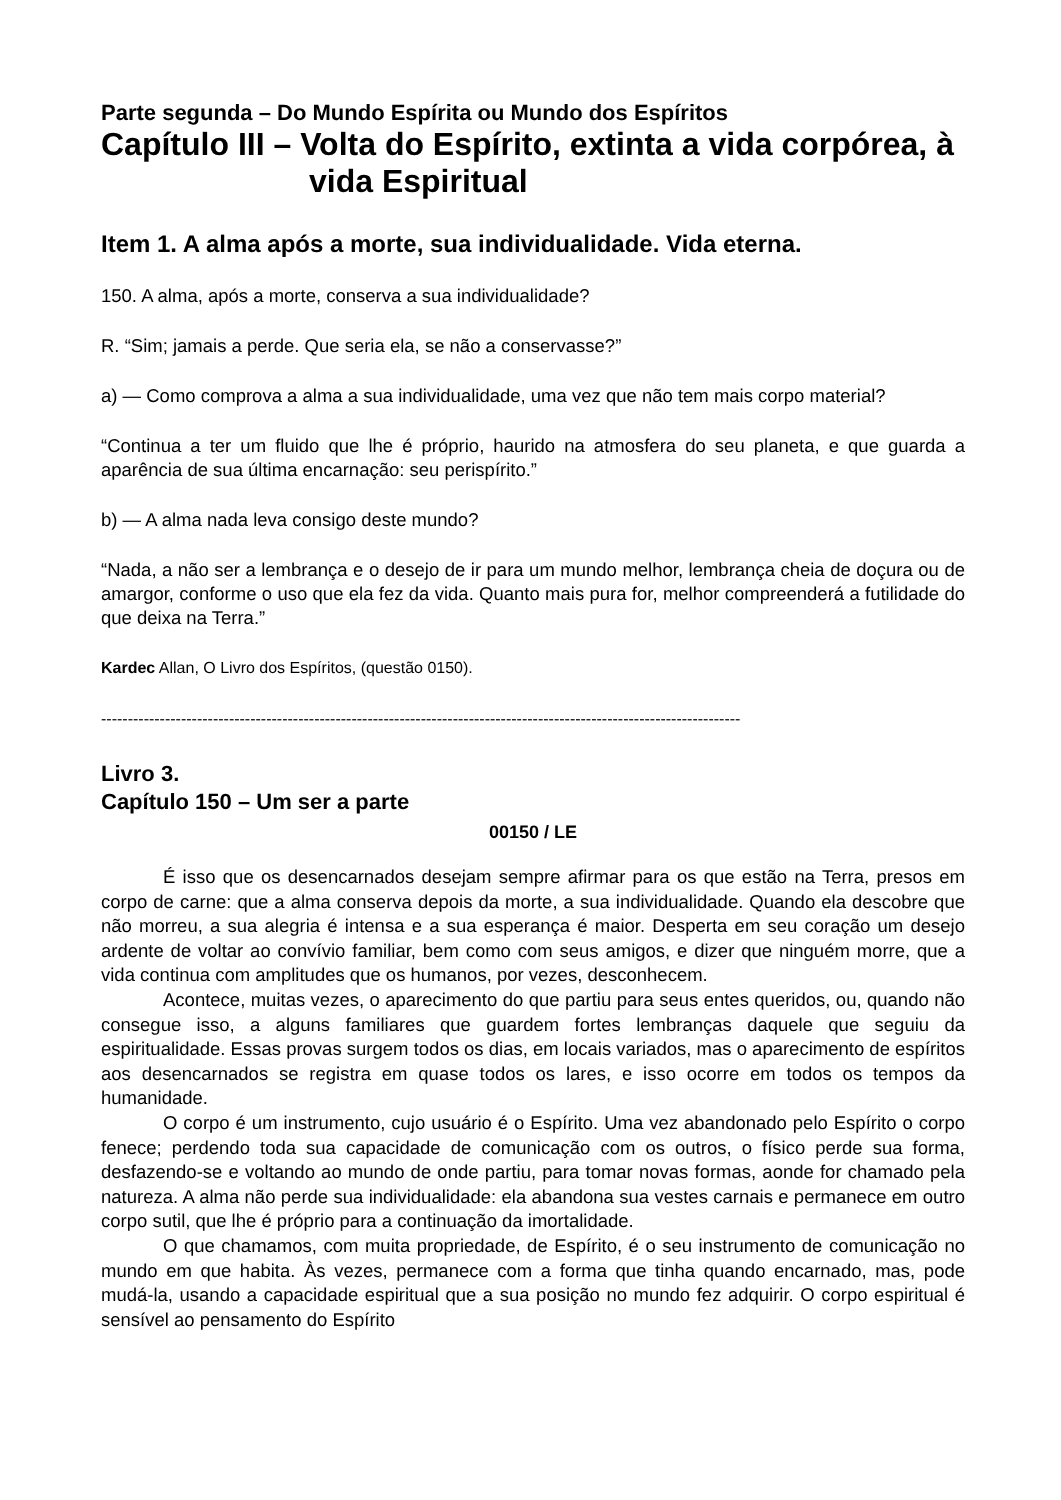Parte segunda – Do Mundo Espírita ou Mundo dos Espíritos
Capítulo III – Volta do Espírito, extinta a vida corpórea, à
vida Espiritual
Item 1. A alma após a morte, sua individualidade. Vida eterna.
150. A alma, após a morte, conserva a sua individualidade?
R. “Sim; jamais a perde. Que seria ela, se não a conservasse?”
a) — Como comprova a alma a sua individualidade, uma vez que não tem mais corpo material?
“Continua a ter um fluido que lhe é próprio, haurido na atmosfera do seu planeta, e que guarda a aparência de sua última encarnação: seu perispírito.”
b) — A alma nada leva consigo deste mundo?
“Nada, a não ser a lembrança e o desejo de ir para um mundo melhor, lembrança cheia de doçura ou de amargor, conforme o uso que ela fez da vida. Quanto mais pura for, melhor compreenderá a futilidade do que deixa na Terra.”
Kardec Allan, O Livro dos Espíritos, (questão 0150).
------------------------------------------------------------------------------------------------------------------------
Livro 3.
Capítulo 150 – Um ser a parte
00150 / LE
É isso que os desencarnados desejam sempre afirmar para os que estão na Terra, presos em corpo de carne: que a alma conserva depois da morte, a sua individualidade. Quando ela descobre que não morreu, a sua alegria é intensa e a sua esperança é maior. Desperta em seu coração um desejo ardente de voltar ao convívio familiar, bem como com seus amigos, e dizer que ninguém morre, que a vida continua com amplitudes que os humanos, por vezes, desconhecem.
Acontece, muitas vezes, o aparecimento do que partiu para seus entes queridos, ou, quando não consegue isso, a alguns familiares que guardem fortes lembranças daquele que seguiu da espiritualidade. Essas provas surgem todos os dias, em locais variados, mas o aparecimento de espíritos aos desencarnados se registra em quase todos os lares, e isso ocorre em todos os tempos da humanidade.
O corpo é um instrumento, cujo usuário é o Espírito. Uma vez abandonado pelo Espírito o corpo fenece; perdendo toda sua capacidade de comunicação com os outros, o físico perde sua forma, desfazendo-se e voltando ao mundo de onde partiu, para tomar novas formas, aonde for chamado pela natureza. A alma não perde sua individualidade: ela abandona sua vestes carnais e permanece em outro corpo sutil, que lhe é próprio para a continuação da imortalidade.
O que chamamos, com muita propriedade, de Espírito, é o seu instrumento de comunicação no mundo em que habita. Às vezes, permanece com a forma que tinha quando encarnado, mas, pode mudá-la, usando a capacidade espiritual que a sua posição no mundo fez adquirir. O corpo espiritual é sensível ao pensamento do Espírito